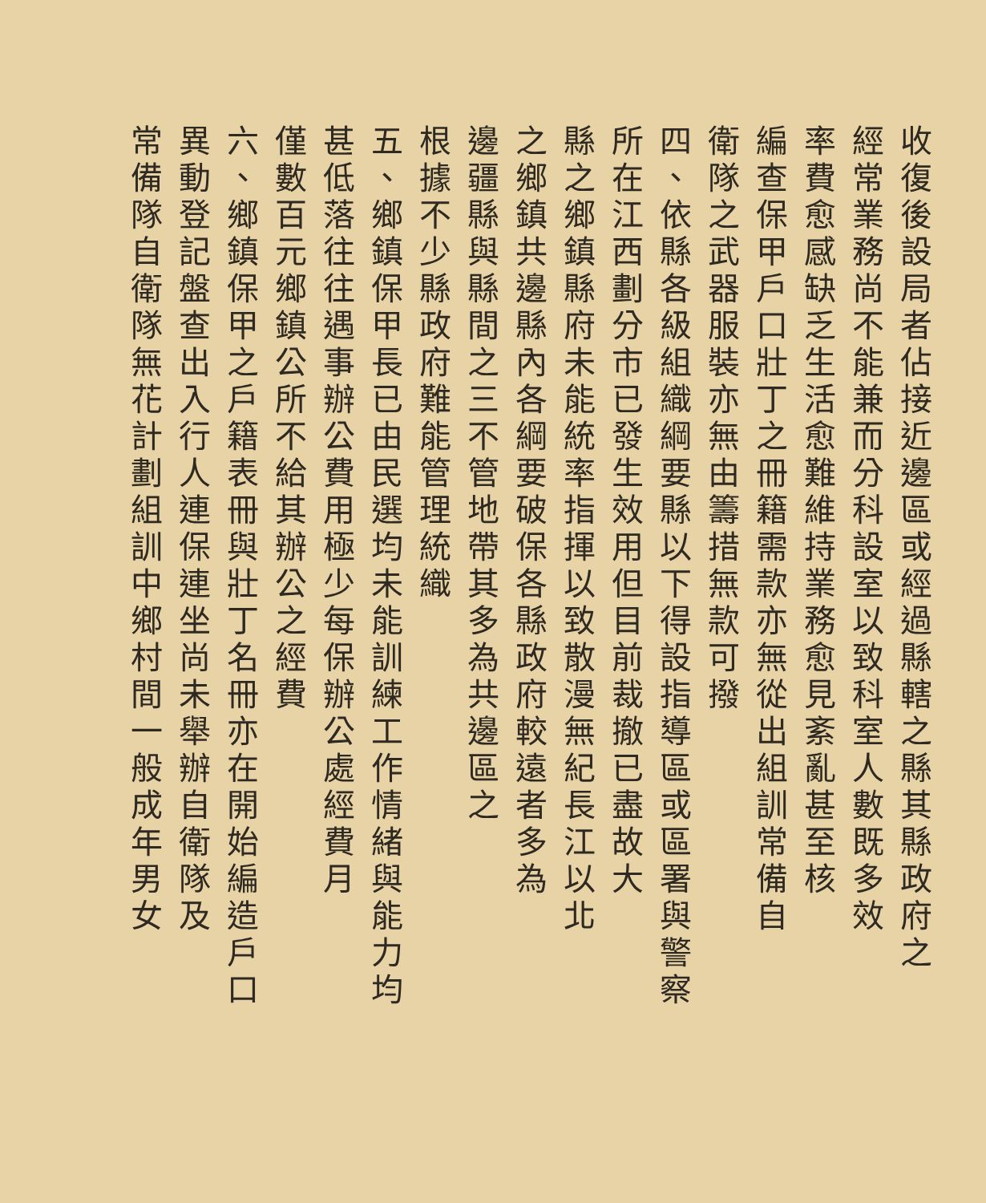收復後設局者佔接近邊區或經過縣轄之縣其縣政府之
經常業務尚不能兼而分科設室以致科室人數既多效
率費愈感缺乏生活愈難維持業務愈見紊亂甚至核
編查保甲戶口壯丁之冊籍需款亦無從出組訓常備自
衛隊之武器服裝亦無由籌措無款可撥
四、依縣各級組織綱要縣以下得設指導區或區署與警察
所在江西劃分市已發生效用但目前裁撤已盡故大
縣之鄉鎮縣府未能統率指揮以致散漫無紀長江以北
之鄉鎮共邊縣內各綱要破保各縣政府較遠者多為
邊疆縣與縣間之三不管地帶其多為共邊區之
根據不少縣政府難能管理統織
五、鄉鎮保甲長已由民選均未能訓練工作情緒與能力均
甚低落往往遇事辦公費用極少每保辦公處經費月
僅數百元鄉鎮公所不給其辦公之經費
六、鄉鎮保甲之戶籍表冊與壯丁名冊亦在開始編造戶口
異動登記盤查出入行人連保連坐尚未舉辦自衛隊及
常備隊自衛隊無花計劃組訓中鄉村間一般成年男女